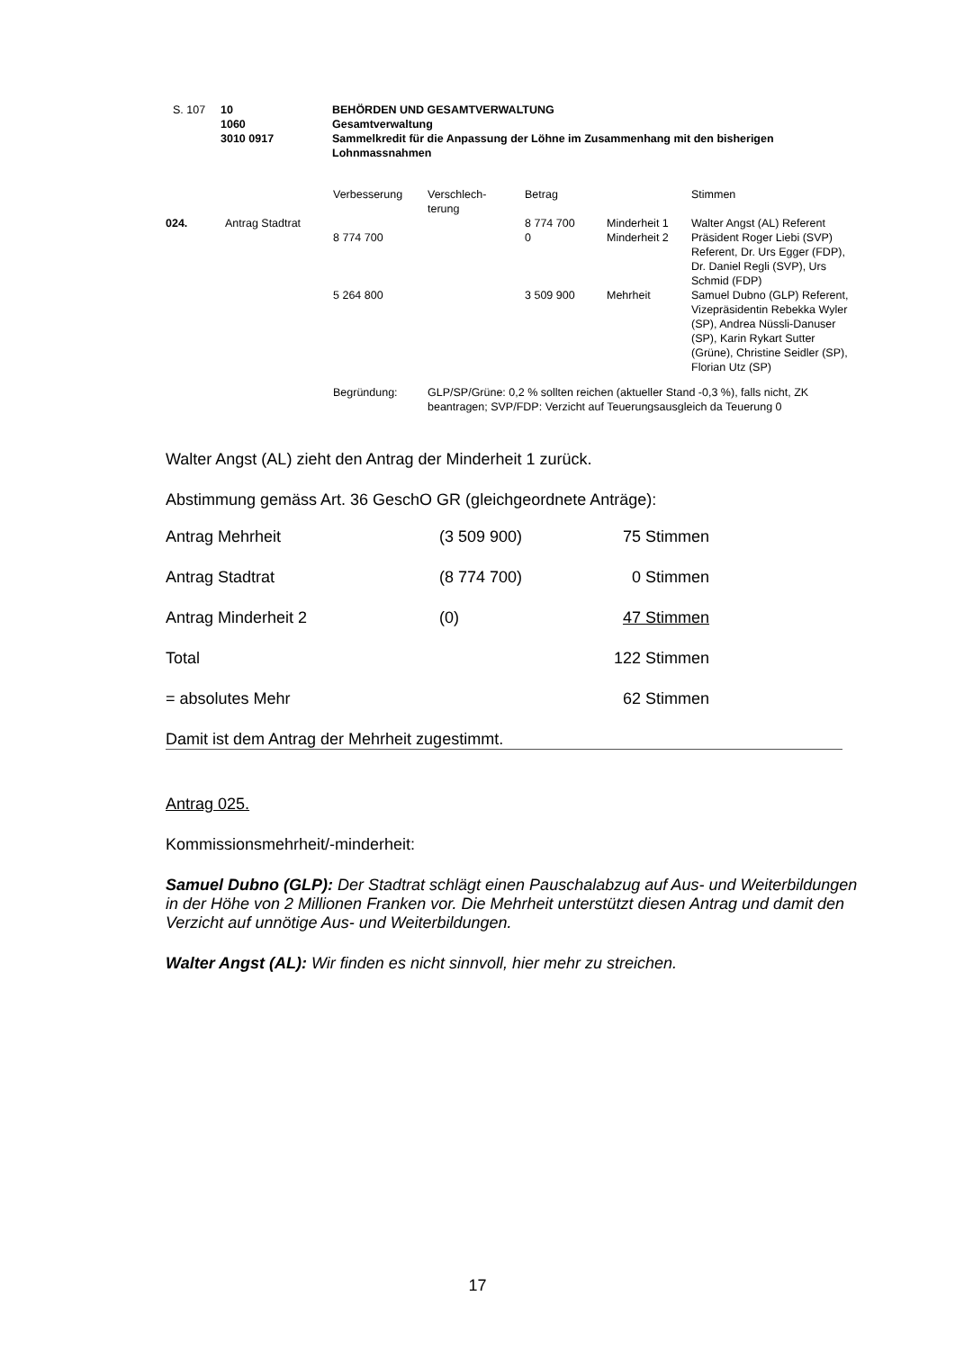| S. 107 | 10 1060 3010 0917 | BEHÖRDEN UND GESAMTVERWALTUNG Gesamtverwaltung Sammelkredit für die Anpassung der Löhne im Zusammenhang mit den bisherigen Lohnmassnahmen |
| | | Verbesserung | Verschlech- terung | Betrag | | Stimmen |
| 024. | Antrag Stadtrat | 8 774 700 | | 8 774 700 0 | Minderheit 1 Minderheit 2 | Walter Angst (AL) Referent Präsident Roger Liebi (SVP) Referent, Dr. Urs Egger (FDP), Dr. Daniel Regli (SVP), Urs Schmid (FDP) |
| | | 5 264 800 | | 3 509 900 | Mehrheit | Samuel Dubno (GLP) Referent, Vizepräsidentin Rebekka Wyler (SP), Andrea Nüssli-Danuser (SP), Karin Rykart Sutter (Grüne), Christine Seidler (SP), Florian Utz (SP) |
| | | Begründung: | GLP/SP/Grüne: 0,2 % sollten reichen (aktueller Stand -0,3 %), falls nicht, ZK beantragen; SVP/FDP: Verzicht auf Teuerungsausgleich da Teuerung 0 | | | |
Walter Angst (AL) zieht den Antrag der Minderheit 1 zurück.
Abstimmung gemäss Art. 36 GeschO GR (gleichgeordnete Anträge):
| Antrag Mehrheit | (3 509 900) | 75 Stimmen |
| Antrag Stadtrat | (8 774 700) | 0 Stimmen |
| Antrag Minderheit 2 | (0) | 47 Stimmen |
| Total | | 122 Stimmen |
| = absolutes Mehr | | 62 Stimmen |
Damit ist dem Antrag der Mehrheit zugestimmt.
Antrag 025.
Kommissionsmehrheit/-minderheit:
Samuel Dubno (GLP): Der Stadtrat schlägt einen Pauschalabzug auf Aus- und Weiterbildungen in der Höhe von 2 Millionen Franken vor. Die Mehrheit unterstützt diesen Antrag und damit den Verzicht auf unnötige Aus- und Weiterbildungen.
Walter Angst (AL): Wir finden es nicht sinnvoll, hier mehr zu streichen.
17